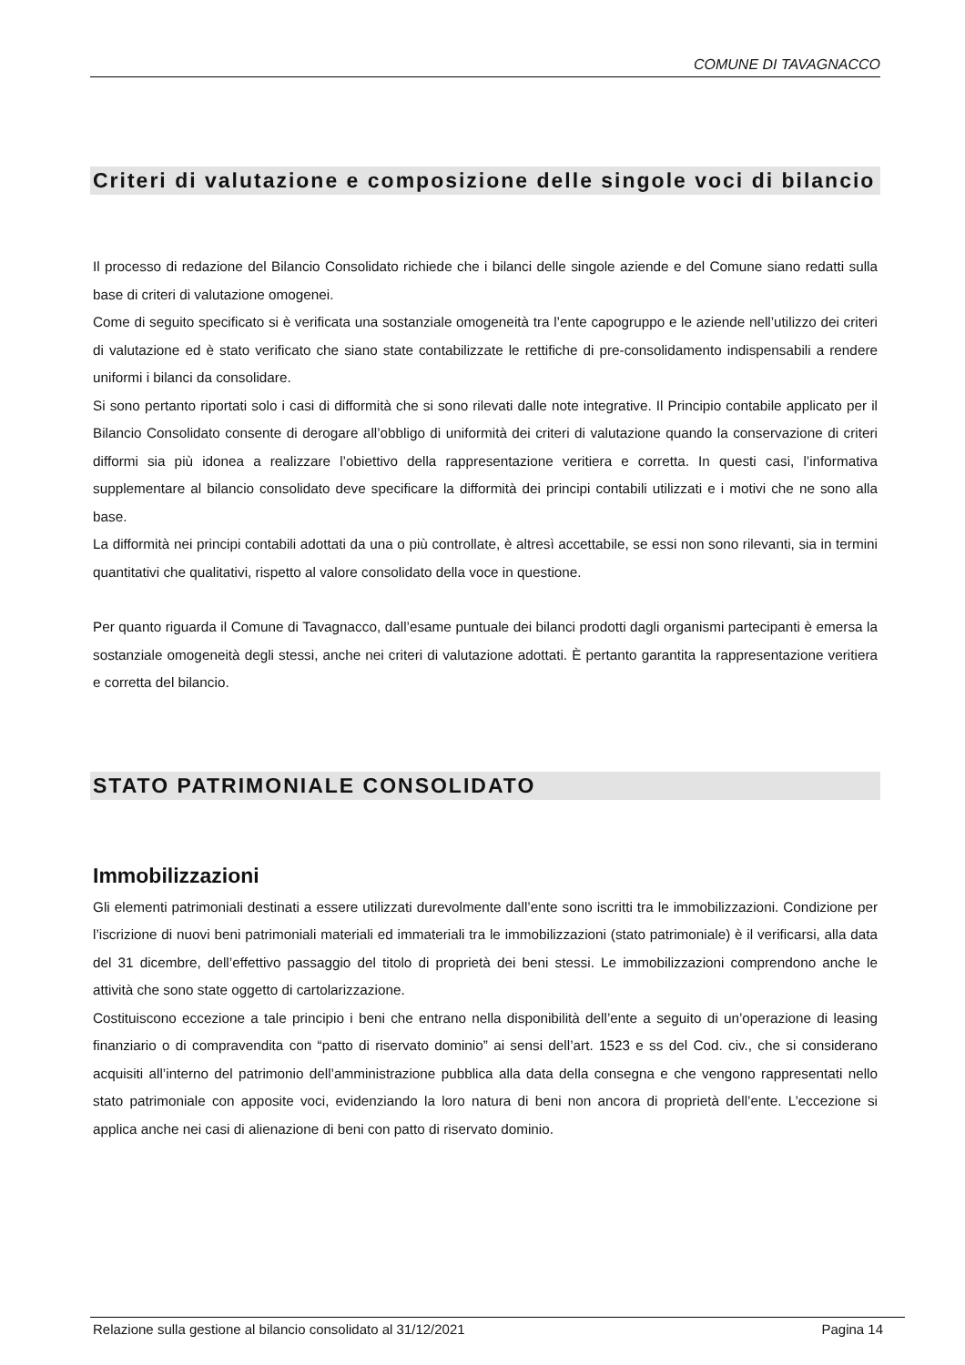COMUNE DI TAVAGNACCO
Criteri di valutazione e composizione delle singole voci di bilancio
Il processo di redazione del Bilancio Consolidato richiede che i bilanci delle singole aziende e del Comune siano redatti sulla base di criteri di valutazione omogenei.
Come di seguito specificato si è verificata una sostanziale omogeneità tra l’ente capogruppo e le aziende nell’utilizzo dei criteri di valutazione ed è stato verificato che siano state contabilizzate le rettifiche di pre-consolidamento indispensabili a rendere uniformi i bilanci da consolidare.
Si sono pertanto riportati solo i casi di difformità che si sono rilevati dalle note integrative. Il Principio contabile applicato per il Bilancio Consolidato consente di derogare all’obbligo di uniformità dei criteri di valutazione quando la conservazione di criteri difformi sia più idonea a realizzare l’obiettivo della rappresentazione veritiera e corretta. In questi casi, l’informativa supplementare al bilancio consolidato deve specificare la difformità dei principi contabili utilizzati e i motivi che ne sono alla base.
La difformità nei principi contabili adottati da una o più controllate, è altresì accettabile, se essi non sono rilevanti, sia in termini quantitativi che qualitativi, rispetto al valore consolidato della voce in questione.
Per quanto riguarda il Comune di Tavagnacco, dall’esame puntuale dei bilanci prodotti dagli organismi partecipanti è emersa la sostanziale omogeneità degli stessi, anche nei criteri di valutazione adottati. È pertanto garantita la rappresentazione veritiera e corretta del bilancio.
STATO PATRIMONIALE CONSOLIDATO
Immobilizzazioni
Gli elementi patrimoniali destinati a essere utilizzati durevolmente dall’ente sono iscritti tra le immobilizzazioni. Condizione per l’iscrizione di nuovi beni patrimoniali materiali ed immateriali tra le immobilizzazioni (stato patrimoniale) è il verificarsi, alla data del 31 dicembre, dell’effettivo passaggio del titolo di proprietà dei beni stessi. Le immobilizzazioni comprendono anche le attività che sono state oggetto di cartolarizzazione.
Costituiscono eccezione a tale principio i beni che entrano nella disponibilità dell’ente a seguito di un’operazione di leasing finanziario o di compravendita con “patto di riservato dominio” ai sensi dell’art. 1523 e ss del Cod. civ., che si considerano acquisiti all’interno del patrimonio dell’amministrazione pubblica alla data della consegna e che vengono rappresentati nello stato patrimoniale con apposite voci, evidenziando la loro natura di beni non ancora di proprietà dell’ente. L’eccezione si applica anche nei casi di alienazione di beni con patto di riservato dominio.
Relazione sulla gestione al bilancio consolidato al 31/12/2021 Pagina 14